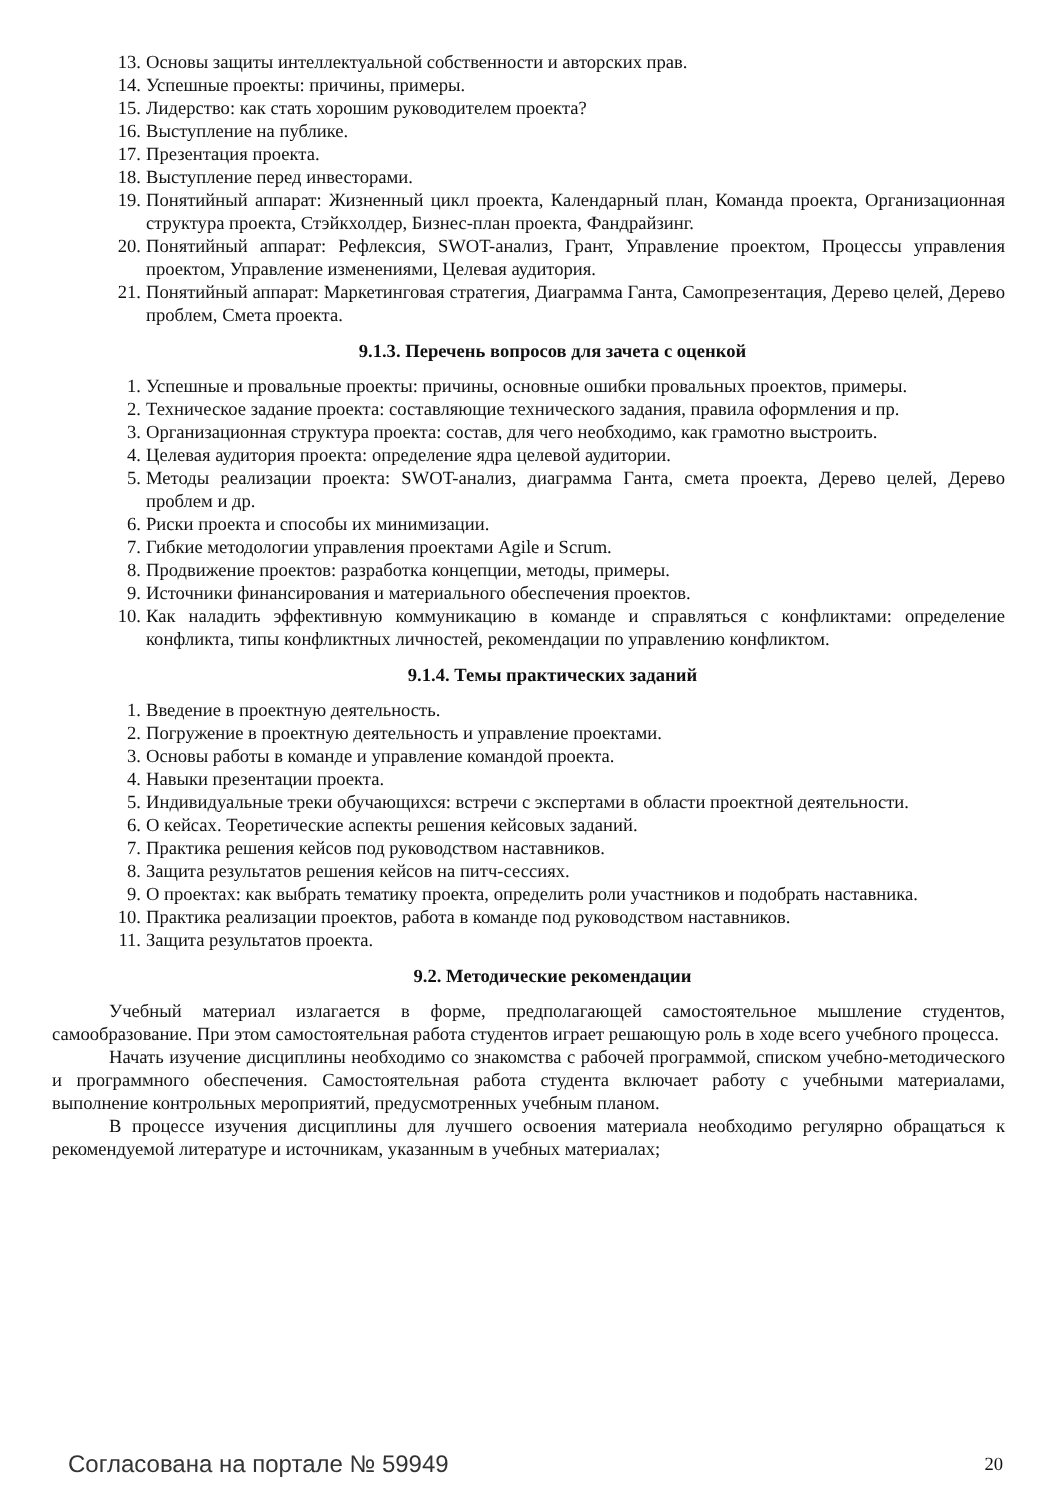13. Основы защиты интеллектуальной собственности и авторских прав.
14. Успешные проекты: причины, примеры.
15. Лидерство: как стать хорошим руководителем проекта?
16. Выступление на публике.
17. Презентация проекта.
18. Выступление перед инвесторами.
19. Понятийный аппарат: Жизненный цикл проекта, Календарный план, Команда проекта, Организационная структура проекта, Стэйкхолдер, Бизнес-план проекта, Фандрайзинг.
20. Понятийный аппарат: Рефлексия, SWOT-анализ, Грант, Управление проектом, Процессы управления проектом, Управление изменениями, Целевая аудитория.
21. Понятийный аппарат: Маркетинговая стратегия, Диаграмма Ганта, Самопрезентация, Дерево целей, Дерево проблем, Смета проекта.
9.1.3. Перечень вопросов для зачета с оценкой
1. Успешные и провальные проекты: причины, основные ошибки провальных проектов, примеры.
2. Техническое задание проекта: составляющие технического задания, правила оформления и пр.
3. Организационная структура проекта: состав, для чего необходимо, как грамотно выстроить.
4. Целевая аудитория проекта: определение ядра целевой аудитории.
5. Методы реализации проекта: SWOT-анализ, диаграмма Ганта, смета проекта, Дерево целей, Дерево проблем и др.
6. Риски проекта и способы их минимизации.
7. Гибкие методологии управления проектами Agile и Scrum.
8. Продвижение проектов: разработка концепции, методы, примеры.
9. Источники финансирования и материального обеспечения проектов.
10. Как наладить эффективную коммуникацию в команде и справляться с конфликтами: определение конфликта, типы конфликтных личностей, рекомендации по управлению конфликтом.
9.1.4. Темы практических заданий
1. Введение в проектную деятельность.
2. Погружение в проектную деятельность и управление проектами.
3. Основы работы в команде и управление командой проекта.
4. Навыки презентации проекта.
5. Индивидуальные треки обучающихся: встречи с экспертами в области проектной деятельности.
6. О кейсах. Теоретические аспекты решения кейсовых заданий.
7. Практика решения кейсов под руководством наставников.
8. Защита результатов решения кейсов на питч-сессиях.
9. О проектах: как выбрать тематику проекта, определить роли участников и подобрать наставника.
10. Практика реализации проектов, работа в команде под руководством наставников.
11. Защита результатов проекта.
9.2. Методические рекомендации
Учебный материал излагается в форме, предполагающей самостоятельное мышление студентов, самообразование. При этом самостоятельная работа студентов играет решающую роль в ходе всего учебного процесса.
Начать изучение дисциплины необходимо со знакомства с рабочей программой, списком учебно-методического и программного обеспечения. Самостоятельная работа студента включает работу с учебными материалами, выполнение контрольных мероприятий, предусмотренных учебным планом.
В процессе изучения дисциплины для лучшего освоения материала необходимо регулярно обращаться к рекомендуемой литературе и источникам, указанным в учебных материалах;
Согласована на портале № 59949 20